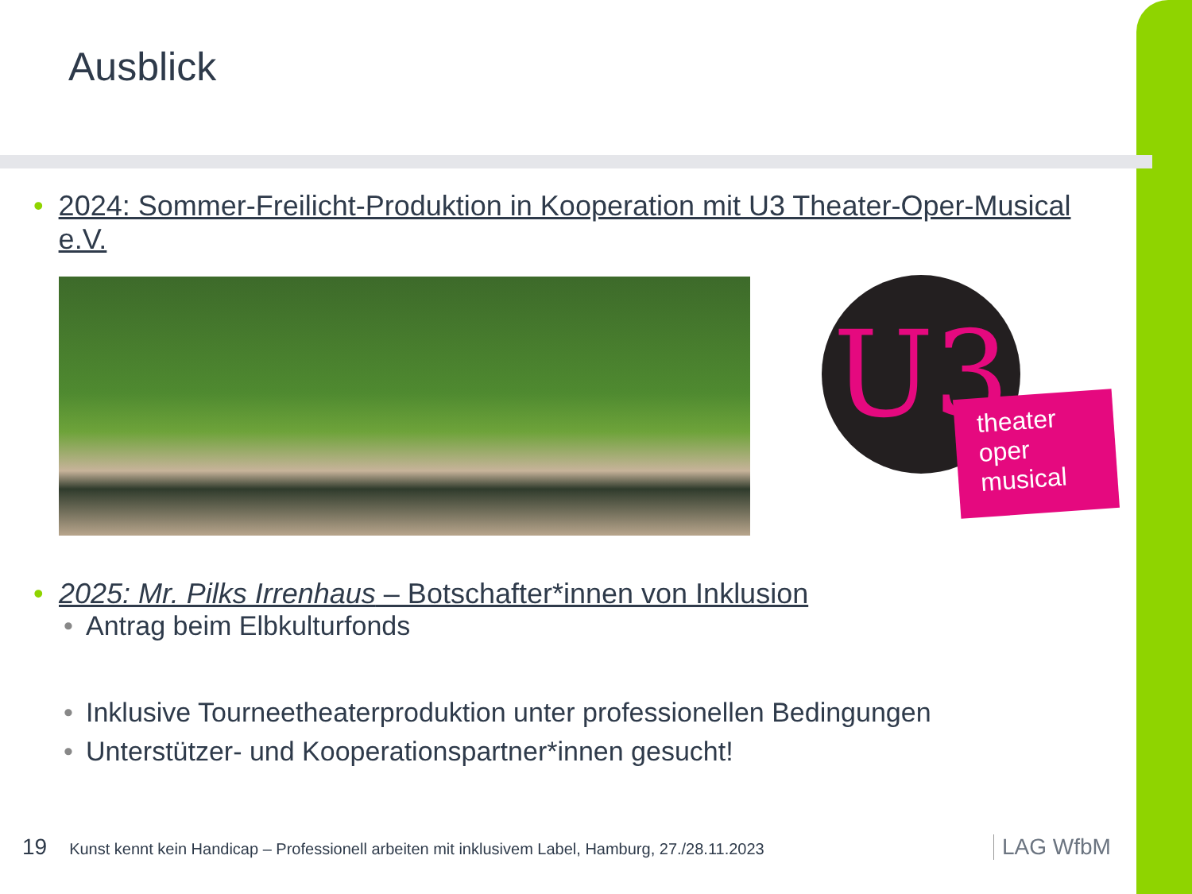Ausblick
• 2024: Sommer-Freilicht-Produktion in Kooperation mit U3 Theater-Oper-Musical e.V.
U3
theater
oper
musical
• 2025: Mr. Pilks Irrenhaus – Botschafter*innen von Inklusion
• Antrag beim Elbkulturfonds
• Inklusive Tourneetheaterproduktion unter professionellen Bedingungen
• Unterstützer- und Kooperationspartner*innen gesucht!
19 Kunst kennt kein Handicap – Professionell arbeiten mit inklusivem Label, Hamburg, 27./28.11.2023
LAG WfbM